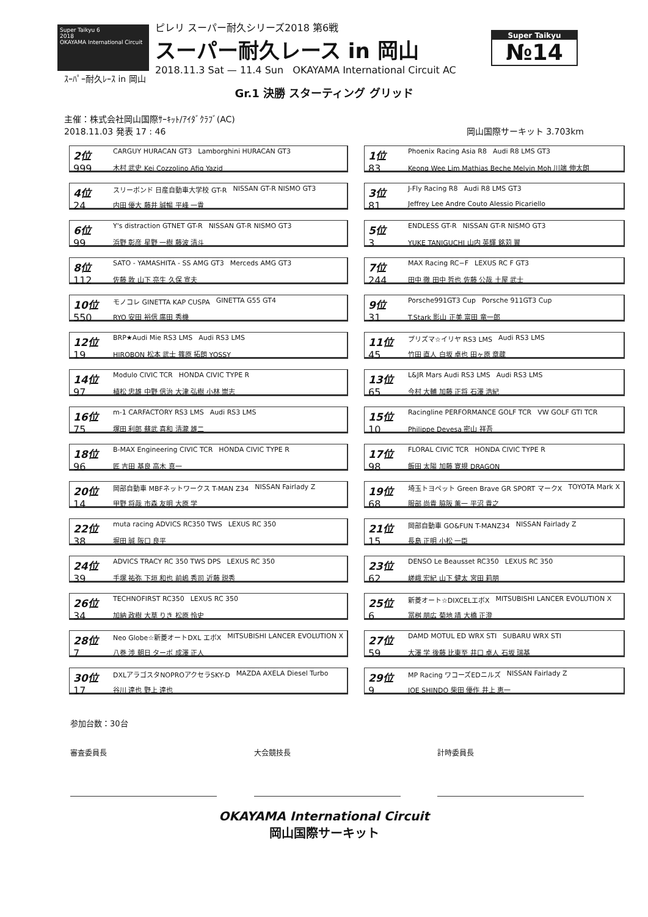Super Taikyu 6
2018
OKAYAMA International Circuit
ピレリ スーパー耐久シリーズ2018 第6戦
スーパー耐久レース in 岡山
2018.11.3 Sat — 11.4 Sun OKAYAMA International Circuit AC
Super Taikyu
№14
ｽｰﾊﾟｰ耐久ﾚｰｽ in 岡山
Gr.1 決勝 スターティング グリッド
主催：株式会社岡山国際ｻｰｷｯﾄ/ｱｲﾀﾞｸﾗﾌﾞ(AC)
2018.11.03 発表 17 : 46 岡山国際サーキット 3.703km
2位 CARGUY HURACAN GT3 Lamborghini HURACAN GT3
999 木村 武史 Kei Cozzolino Afiq Yazid
4位 スリーボンド 日産自動車大学校 GT-R NISSAN GT-R NISMO GT3
24 内田 優大 藤井 誠暢 平峰 一貴
6位 Y's distraction GTNET GT-R NISSAN GT-R NISMO GT3
99 浜野 彰彦 星野 一樹 藤波 清斗
8位 SATO - YAMASHITA - SS AMG GT3 Merceds AMG GT3
112 佐藤 敦 山下 亮生 久保 宣夫
10位 モノコレ GINETTA KAP CUSPA GINETTA G55 GT4
550 RYO 安田 裕信 廣田 秀機
12位 BRP★Audi Mie RS3 LMS Audi RS3 LMS
19 HIROBON 松本 武士 篠原 拓朗 YOSSY
14位 Modulo CIVIC TCR HONDA CIVIC TYPE R
97 植松 忠雄 中野 信治 大津 弘樹 小林 崇志
16位 m-1 CARFACTORY RS3 LMS Audi RS3 LMS
75 塚田 利郎 蘇武 喜和 清瀧 雄二
18位 B-MAX Engineering CIVIC TCR HONDA CIVIC TYPE R
96 匠 吉田 基良 高木 真一
20位 岡部自動車 MBFネットワークス T-MAN Z34 NISSAN Fairlady Z
14 甲野 将哉 市森 友明 大原 学
22位 muta racing ADVICS RC350 TWS LEXUS RC 350
38 堀田 誠 阪口 良平
24位 ADVICS TRACY RC 350 TWS DPS LEXUS RC 350
39 手塚 祐弥 下垣 和也 前嶋 秀司 近藤 説秀
26位 TECHNOFIRST RC350 LEXUS RC 350
34 加納 政樹 大草 りき 松原 怜史
28位 Neo Globe☆新菱オートDXL エボX MITSUBISHI LANCER EVOLUTION X
7 八巻 渉 朝日 ターボ 成澤 正人
30位 DXLアラゴスタNOPROアクセラSKY-D MAZDA AXELA Diesel Turbo
17 谷川 達也 野上 達也
1位 Phoenix Racing Asia R8 Audi R8 LMS GT3
83 Keong Wee Lim Mathias Beche Melvin Moh 川端 伸太朗
3位 J-Fly Racing R8 Audi R8 LMS GT3
81 Jeffrey Lee Andre Couto Alessio Picariello
5位 ENDLESS GT-R NISSAN GT-R NISMO GT3
3 YUKE TANIGUCHI 山内 英輝 銘苅 翼
7位 MAX Racing RC−F LEXUS RC F GT3
244 田中 徹 田中 哲也 佐藤 公哉 土屋 武士
9位 Porsche991GT3 Cup Porsche 911GT3 Cup
31 T.Stark 影山 正美 富田 竜一郎
11位 プリズマ☆イリヤ RS3 LMS Audi RS3 LMS
45 竹田 直人 白坂 卓也 田ヶ原 章蔵
13位 L&JR Mars Audi RS3 LMS Audi RS3 LMS
65 今村 大輔 加藤 正将 石澤 浩紀
15位 Racingline PERFORMANCE GOLF TCR VW GOLF GTI TCR
10 Philippe Devesa 密山 祥吾
17位 FLORAL CIVIC TCR HONDA CIVIC TYPE R
98 飯田 太陽 加藤 寛規 DRAGON
19位 埼玉トヨペット Green Brave GR SPORT マークX TOYOTA Mark X
68 服部 尚貴 脇阪 薫一 平沼 貴之
21位 岡部自動車 GO&FUN T-MANZ34 NISSAN Fairlady Z
15 長島 正明 小松 一臣
23位 DENSO Le Beausset RC350 LEXUS RC 350
62 嵯峨 宏紀 山下 健太 宮田 莉朋
25位 新菱オート☆DIXCELエボX MITSUBISHI LANCER EVOLUTION X
6 冨桝 朋広 菊地 靖 大橋 正澄
27位 DAMD MOTUL ED WRX STI SUBARU WRX STI
59 大澤 学 後藤 比東至 井口 卓人 石坂 瑞基
29位 MP Racing ワコーズEDニルズ NISSAN Fairlady Z
9 JOE SHINDO 柴田 優作 井上 恵一
参加台数：30台
審査委員長 大会競技長 計時委員長
OKAYAMA International Circuit
岡山国際サーキット